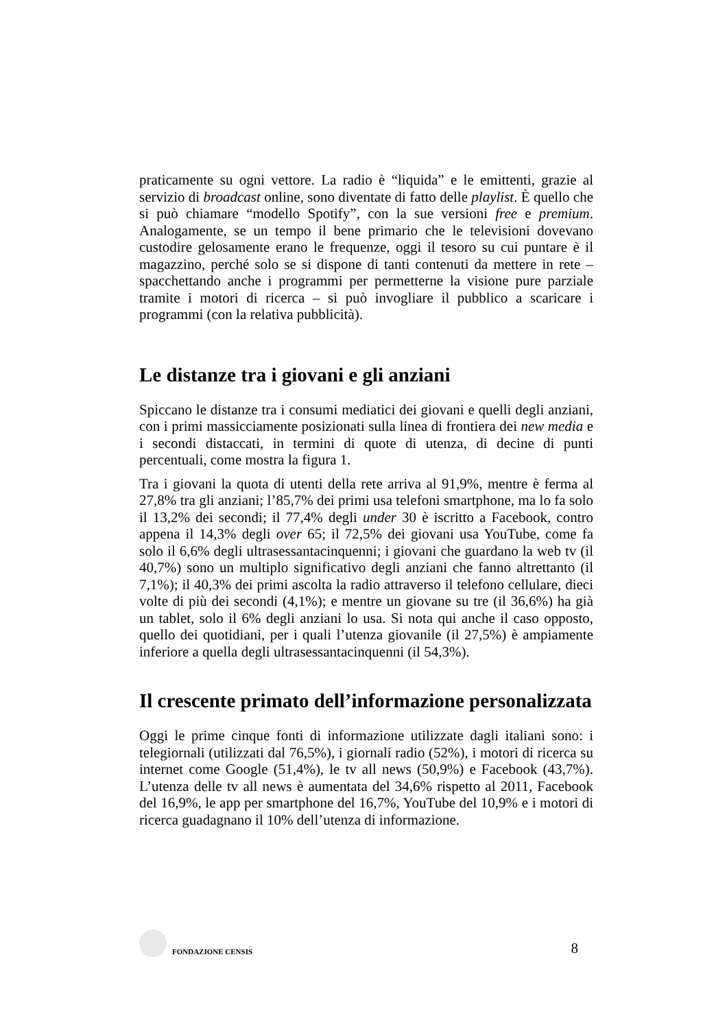praticamente su ogni vettore. La radio è “liquida” e le emittenti, grazie al servizio di broadcast online, sono diventate di fatto delle playlist. È quello che si può chiamare “modello Spotify”, con la sue versioni free e premium. Analogamente, se un tempo il bene primario che le televisioni dovevano custodire gelosamente erano le frequenze, oggi il tesoro su cui puntare è il magazzino, perché solo se si dispone di tanti contenuti da mettere in rete – spacchettando anche i programmi per permetterne la visione pure parziale tramite i motori di ricerca – si può invogliare il pubblico a scaricare i programmi (con la relativa pubblicità).
Le distanze tra i giovani e gli anziani
Spiccano le distanze tra i consumi mediatici dei giovani e quelli degli anziani, con i primi massicciamente posizionati sulla linea di frontiera dei new media e i secondi distaccati, in termini di quote di utenza, di decine di punti percentuali, come mostra la figura 1.
Tra i giovani la quota di utenti della rete arriva al 91,9%, mentre è ferma al 27,8% tra gli anziani; l’85,7% dei primi usa telefoni smartphone, ma lo fa solo il 13,2% dei secondi; il 77,4% degli under 30 è iscritto a Facebook, contro appena il 14,3% degli over 65; il 72,5% dei giovani usa YouTube, come fa solo il 6,6% degli ultrasessantacinquenni; i giovani che guardano la web tv (il 40,7%) sono un multiplo significativo degli anziani che fanno altrettanto (il 7,1%); il 40,3% dei primi ascolta la radio attraverso il telefono cellulare, dieci volte di più dei secondi (4,1%); e mentre un giovane su tre (il 36,6%) ha già un tablet, solo il 6% degli anziani lo usa. Si nota qui anche il caso opposto, quello dei quotidiani, per i quali l’utenza giovanile (il 27,5%) è ampiamente inferiore a quella degli ultrasessantacinquenni (il 54,3%).
Il crescente primato dell’informazione personalizzata
Oggi le prime cinque fonti di informazione utilizzate dagli italiani sono: i telegiornali (utilizzati dal 76,5%), i giornali radio (52%), i motori di ricerca su internet come Google (51,4%), le tv all news (50,9%) e Facebook (43,7%). L’utenza delle tv all news è aumentata del 34,6% rispetto al 2011, Facebook del 16,9%, le app per smartphone del 16,7%, YouTube del 10,9% e i motori di ricerca guadagnano il 10% dell’utenza di informazione.
FONDAZIONE CENSIS
8